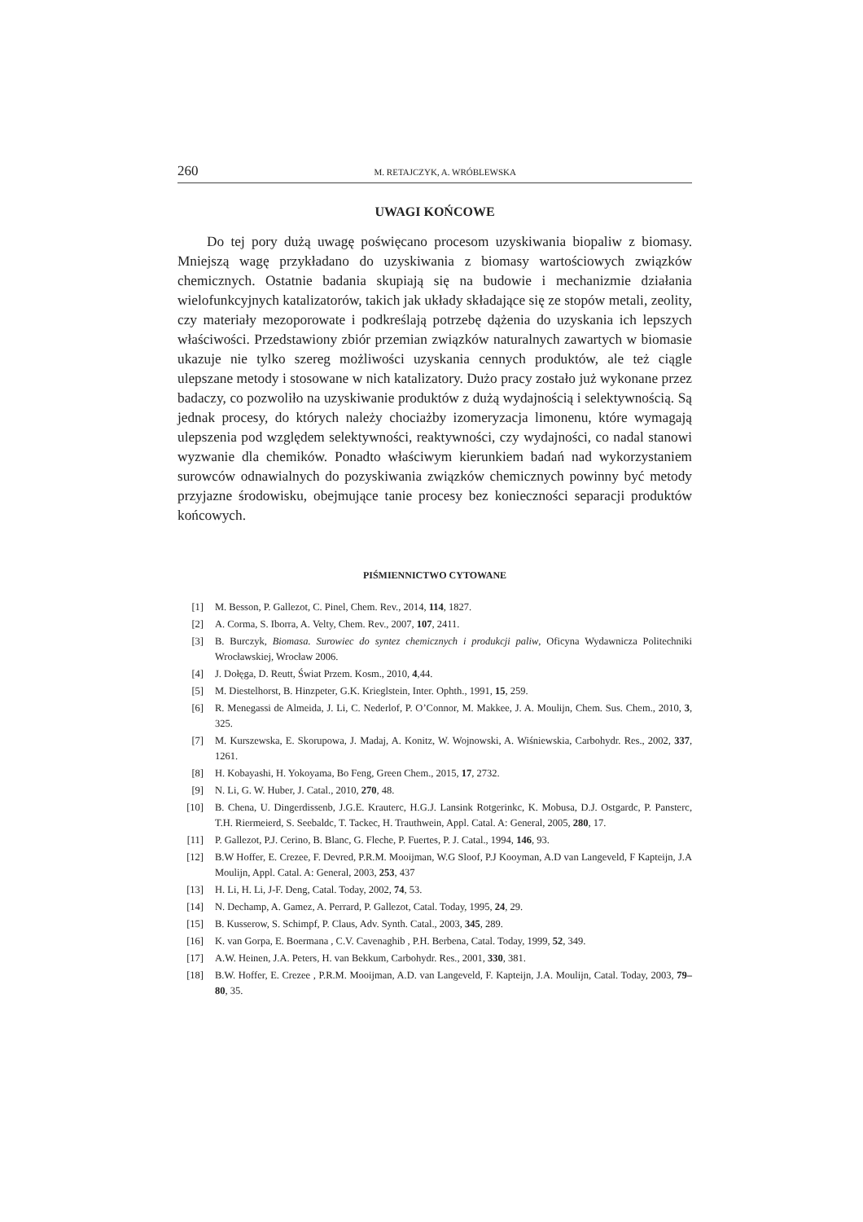260 M. RETAJCZYK, A. WRÓBLEWSKA
UWAGI KOŃCOWE
Do tej pory dużą uwagę poświęcano procesom uzyskiwania biopaliw z biomasy. Mniejszą wagę przykładano do uzyskiwania z biomasy wartościowych związków chemicznych. Ostatnie badania skupiają się na budowie i mechanizmie działania wielofunkcyjnych katalizatorów, takich jak układy składające się ze stopów metali, zeolity, czy materiały mezoporowate i podkreślają potrzebę dążenia do uzyskania ich lepszych właściwości. Przedstawiony zbiór przemian związków naturalnych zawartych w biomasie ukazuje nie tylko szereg możliwości uzyskania cennych produktów, ale też ciągle ulepszane metody i stosowane w nich katalizatory. Dużo pracy zostało już wykonane przez badaczy, co pozwoliło na uzyskiwanie produktów z dużą wydajnością i selektywnością. Są jednak procesy, do których należy chociażby izomeryzacja limonenu, które wymagają ulepszenia pod względem selektywności, reaktywności, czy wydajności, co nadal stanowi wyzwanie dla chemików. Ponadto właściwym kierunkiem badań nad wykorzystaniem surowców odnawialnych do pozyskiwania związków chemicznych powinny być metody przyjazne środowisku, obejmujące tanie procesy bez konieczności separacji produktów końcowych.
PIŚMIENNICTWO CYTOWANE
[1] M. Besson, P. Gallezot, C. Pinel, Chem. Rev., 2014, 114, 1827.
[2] A. Corma, S. Iborra, A. Velty, Chem. Rev., 2007, 107, 2411.
[3] B. Burczyk, Biomasa. Surowiec do syntez chemicznych i produkcji paliw, Oficyna Wydawnicza Politechniki Wrocławskiej, Wrocław 2006.
[4] J. Dołęga, D. Reutt, Świat Przem. Kosm., 2010, 4,44.
[5] M. Diestelhorst, B. Hinzpeter, G.K. Krieglstein, Inter. Ophth., 1991, 15, 259.
[6] R. Menegassi de Almeida, J. Li, C. Nederlof, P. O’Connor, M. Makkee, J. A. Moulijn, Chem. Sus. Chem., 2010, 3, 325.
[7] M. Kurszewska, E. Skorupowa, J. Madaj, A. Konitz, W. Wojnowski, A. Wiśniewskia, Carbohydr. Res., 2002, 337, 1261.
[8] H. Kobayashi, H. Yokoyama, Bo Feng, Green Chem., 2015, 17, 2732.
[9] N. Li, G. W. Huber, J. Catal., 2010, 270, 48.
[10] B. Chena, U. Dingerdissenb, J.G.E. Krauterc, H.G.J. Lansink Rotgerinkc, K. Mobusa, D.J. Ostgardc, P. Pansterc, T.H. Riermeierd, S. Seebaldc, T. Tackec, H. Trauthwein, Appl. Catal. A: General, 2005, 280, 17.
[11] P. Gallezot, P.J. Cerino, B. Blanc, G. Fleche, P. Fuertes, P. J. Catal., 1994, 146, 93.
[12] B.W Hoffer, E. Crezee, F. Devred, P.R.M. Mooijman, W.G Sloof, P.J Kooyman, A.D van Langeveld, F Kapteijn, J.A Moulijn, Appl. Catal. A: General, 2003, 253, 437
[13] H. Li, H. Li, J-F. Deng, Catal. Today, 2002, 74, 53.
[14] N. Dechamp, A. Gamez, A. Perrard, P. Gallezot, Catal. Today, 1995, 24, 29.
[15] B. Kusserow, S. Schimpf, P. Claus, Adv. Synth. Catal., 2003, 345, 289.
[16] K. van Gorpa, E. Boermana , C.V. Cavenaghib , P.H. Berbena, Catal. Today, 1999, 52, 349.
[17] A.W. Heinen, J.A. Peters, H. van Bekkum, Carbohydr. Res., 2001, 330, 381.
[18] B.W. Hoffer, E. Crezee , P.R.M. Mooijman, A.D. van Langeveld, F. Kapteijn, J.A. Moulijn, Catal. Today, 2003, 79–80, 35.